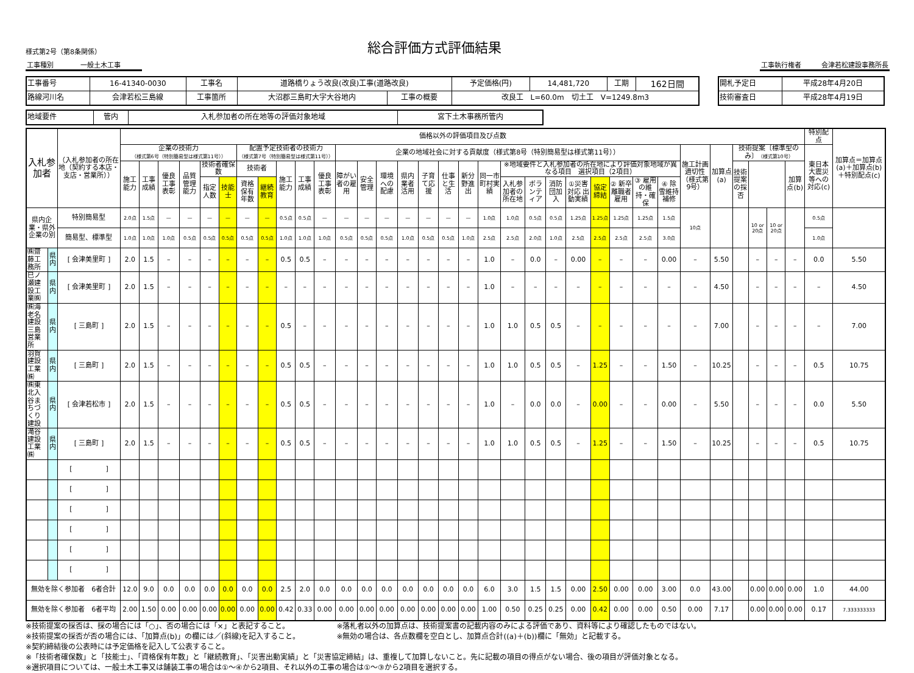様式第2号（第8条関係）
総合評価方式評価結果
工事種別　　　　一般土木工事　　　 工事執行権者　　　会津若松建設事務所長
| 工事番号 | 16-41340-0030 | 工事名 | 道路橋りょう改良(改良)工事(道路改良) | | 予定価格(円) | 14,481,720 | 工期 | 162日間 |
| 路線河川名 | 会津若松三島線 | 工事箇所 | 大沼郡三島町大字大谷地内 | 工事の概要 | 改良工 L=60.0m 切土工 V=1249.8m3 | | | |
| 開札予定日 | 平成28年4月20日 |
| 技術審査日 | 平成28年4月19日 |
| 地域要件 | 管内 | 入札参加者の所在地等の評価対象地域 | 宮下土木事務所管内 |
| 入札参加者 | | （入札参加者の所在地（契約する本店・支店・営業所）） | 価格以外の評価項目及び点数 | | | | | | | | | | | | | | | | | | | | | | | | | | | | | | | | | 特別配点 | 加算点＝加算点(a)＋加算点(b)＋特別配点(c) |
| --- | --- | --- | --- | --- | --- | --- | --- | --- | --- | --- | --- | --- | --- | --- | --- | --- | --- | --- | --- | --- | --- | --- | --- | --- | --- | --- | --- | --- | --- | --- | --- | --- | --- | --- | --- | --- | --- |
| | | | 企業の技術力 （様式第6号（特別簡易型は様式第11号）） | | | | | | 配置予定技術者の技術力 （様式第7号（特別簡易型は様式第11号）） | | | | | 企業の地域社会に対する貢献度（様式第8号（特別簡易型は様式第11号）） | | | | | | | | | | | | | | | | 施工計画適切性（様式第9号） | 加算点(a) | 技術提案〔標準型のみ〕 （様式第10号） | | | | 東日本大震災等への対応(c) | |
| | | | 施工能力 | 工事成績 | 優良工事表彰 | 品質管理能力 | 技術者確保数 | | 技術者 | | 施工能力 | 工事成績 | 優良工事表彰 | 障がい者の雇用 | 安全管理 | 環境への配慮 | 県内業者活用 | 子育て応援 | 仕事と生活 | 新分野進出 | 同一市町村実績 | ※地域要件と入札参加者の所在地により評価対象地域が異なる項目 選択項目（2項目） | | | | | | | | | | 技術提案の採否 | | | 加算点(b) | | |
| | | | | | | | 指定人数 | 技能士 | 資格保有年数 | 継続教育 | | | | | | | | | | | | 入札参加者の所在地 | ボランティア | 消防団加入 | ①災害対応 出動実績 | 協定締結 | ② 新卒離職者雇用 | ③ 雇用の維持・確保 | ④ 除雪維持補修 | | | | | | | | |
| 県内企業・県外企業の別 | | 特別簡易型 | 2.0点 | 1.5点 | — | — | — | — | — | — | 0.5点 | 0.5点 | — | — | — | — | — | — | — | — | 1.0点 | 1.0点 | 0.5点 | 0.5点 | 1.25点 | 1.25点 | 1.25点 | 1.25点 | 1.5点 | 10点 | | | 10 or 20点 | 10 or 20点 | | 0.5点 | |
| | | 簡易型、標準型 | 1.0点 | 1.0点 | 1.0点 | 0.5点 | 0.5点 | 0.5点 | 0.5点 | 0.5点 | 1.0点 | 1.0点 | 1.0点 | 0.5点 | 0.5点 | 0.5点 | 1.0点 | 0.5点 | 0.5点 | 1.0点 | 2.5点 | 2.5点 | 2.0点 | 1.0点 | 2.5点 | 2.5点 | 2.5点 | 2.5点 | 3.0点 | | | | | | | 1.0点 | |
| ㈱齋藤工務所 | 県内 | [ 会津美里町 ] | 2.0 | 1.5 | – | – | – | – | – | – | 0.5 | 0.5 | – | – | – | – | – | – | – | – | 1.0 | – | 0.0 | – | 0.00 | – | – | – | 0.00 | – | 5.50 | | – | – | – | 0.0 | 5.50 |
| 巳ノ瀬建設工業㈱ | 県内 | [ 会津美里町 ] | 2.0 | 1.5 | – | – | – | – | – | – | – | – | – | – | – | – | – | – | – | – | 1.0 | – | – | – | – | – | – | – | – | – | 4.50 | | – | – | – | – | 4.50 |
| ㈱海老名建設 三島営業所 | 県内 | [ 三島町 ] | 2.0 | 1.5 | – | – | – | – | – | – | 0.5 | – | – | – | – | – | – | – | – | – | 1.0 | 1.0 | 0.5 | 0.5 | – | – | – | – | – | – | 7.00 | | – | – | – | – | 7.00 |
| 羽賀建設工業㈱ | 県内 | [ 三島町 ] | 2.0 | 1.5 | – | – | – | – | – | – | 0.5 | 0.5 | – | – | – | – | – | – | – | – | 1.0 | 1.0 | 0.5 | 0.5 | – | 1.25 | – | – | 1.50 | – | 10.25 | | – | – | – | 0.5 | 10.75 |
| ㈱東北入谷まちづくり建設 | 県内 | [ 会津若松市 ] | 2.0 | 1.5 | – | – | – | – | – | – | 0.5 | 0.5 | – | – | – | – | – | – | – | – | 1.0 | – | 0.0 | 0.0 | – | 0.00 | – | – | 0.00 | – | 5.50 | | – | – | – | 0.0 | 5.50 |
| 滝谷建設工業㈱ | 県内 | [ 三島町 ] | 2.0 | 1.5 | – | – | – | – | – | – | 0.5 | 0.5 | – | – | – | – | – | – | – | – | 1.0 | 1.0 | 0.5 | 0.5 | – | 1.25 | – | – | 1.50 | – | 10.25 | | – | – | – | 0.5 | 10.75 |
| | | [ ] | | | | | | | | | | | | | | | | | | | | | | | | | | | | | | | | | | | |
| | | [ ] | | | | | | | | | | | | | | | | | | | | | | | | | | | | | | | | | | | |
| | | [ ] | | | | | | | | | | | | | | | | | | | | | | | | | | | | | | | | | | | |
| | | [ ] | | | | | | | | | | | | | | | | | | | | | | | | | | | | | | | | | | | |
| | | [ ] | | | | | | | | | | | | | | | | | | | | | | | | | | | | | | | | | | | |
| | | [ ] | | | | | | | | | | | | | | | | | | | | | | | | | | | | | | | | | | | |
| 無効を除く参加者 6者合計 | | | 12.0 | 9.0 | 0.0 | 0.0 | 0.0 | 0.0 | 0.0 | 0.0 | 2.5 | 2.0 | 0.0 | 0.0 | 0.0 | 0.0 | 0.0 | 0.0 | 0.0 | 0.0 | 6.0 | 3.0 | 1.5 | 1.5 | 0.00 | 2.50 | 0.00 | 0.00 | 3.00 | 0.0 | 43.00 | | 0.00 | 0.00 | 0.00 | 1.0 | 44.00 |
| 無効を除く参加者 6者平均 | | | 2.00 | 1.50 | 0.00 | 0.00 | 0.00 | 0.00 | 0.00 | 0.00 | 0.42 | 0.33 | 0.00 | 0.00 | 0.00 | 0.00 | 0.00 | 0.00 | 0.00 | 0.00 | 1.00 | 0.50 | 0.25 | 0.25 | 0.00 | 0.42 | 0.00 | 0.00 | 0.50 | 0.00 | 7.17 | | 0.00 | 0.00 | 0.00 | 0.17 | 7.333333333 |
※技術提案の採否は、採の場合には「○」、否の場合には「×」と表記すること。
※技術提案の採否が否の場合には、「加算点(b)」の欄には／(斜線)を記入すること。
※落札者以外の加算点は、技術提案書の記載内容のみによる評価であり、資料等により確認したものではない。
※無効の場合は、各点数欄を空白とし、加算点合計((a)＋(b))欄に「無効」と記載する。
※契約締結後の公表時には予定価格を記入して公表すること。
※「技術者確保数」と「技能士」、「資格保有年数」と「継続教育」、「災害出動実績」と「災害協定締結」は、重複して加算しないこと。先に記載の項目の得点がない場合、後の項目が評価対象となる。
※選択項目については、一般土木工事又は舗装工事の場合は①～④から2項目、それ以外の工事の場合は①～③から2項目を選択する。